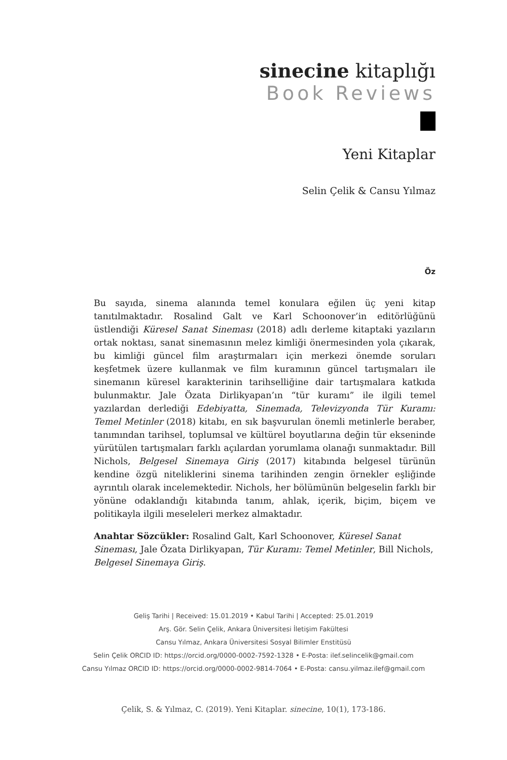sinecine kitaplığı
Book Reviews
Yeni Kitaplar
Selin Çelik & Cansu Yılmaz
Öz
Bu sayıda, sinema alanında temel konulara eğilen üç yeni kitap tanıtılmaktadır. Rosalind Galt ve Karl Schoonover’in editörlüğünü üstlendiği Küresel Sanat Sineması (2018) adlı derleme kitaptaki yazıların ortak noktası, sanat sinemasının melez kimliği önermesinden yola çıkarak, bu kimliği güncel film araştırmaları için merkezi önemde soruları keşfetmek üzere kullanmak ve film kuramının güncel tartışmaları ile sinemanın küresel karakterinin tarihselliğine dair tartışmalara katkıda bulunmaktır. Jale Özata Dirlikyapan’ın “tür kuramı” ile ilgili temel yazılardan derlediği Edebiyatta, Sinemada, Televizyonda Tür Kuramı: Temel Metinler (2018) kitabı, en sık başvurulan önemli metinlerle beraber, tanımından tarihsel, toplumsal ve kültürel boyutlarına değin tür ekseninde yürütülen tartışmaları farklı açılardan yorumlama olanağı sunmaktadır. Bill Nichols, Belgesel Sinemaya Giriş (2017) kitabında belgesel türünün kendine özgü niteliklerini sinema tarihinden zengin örnekler eşliğinde ayrıntılı olarak incelemektedir. Nichols, her bölümünün belgeselin farklı bir yönüne odaklandığı kitabında tanım, ahlak, içerik, biçim, biçem ve politikayla ilgili meseleleri merkez almaktadır.
Anahtar Sözcükler: Rosalind Galt, Karl Schoonover, Küresel Sanat Sineması, Jale Özata Dirlikyapan, Tür Kuramı: Temel Metinler, Bill Nichols, Belgesel Sinemaya Giriş.
Geliş Tarihi | Received: 15.01.2019 • Kabul Tarihi | Accepted: 25.01.2019
Arş. Gör. Selin Çelik, Ankara Üniversitesi İletişim Fakültesi
Cansu Yılmaz, Ankara Üniversitesi Sosyal Bilimler Enstitüsü
Selin Çelik ORCID ID: https://orcid.org/0000-0002-7592-1328 • E-Posta: ilef.selincelik@gmail.com
Cansu Yılmaz ORCID ID: https://orcid.org/0000-0002-9814-7064 • E-Posta: cansu.yilmaz.ilef@gmail.com
Çelik, S. & Yılmaz, C. (2019). Yeni Kitaplar. sinecine, 10(1), 173-186.